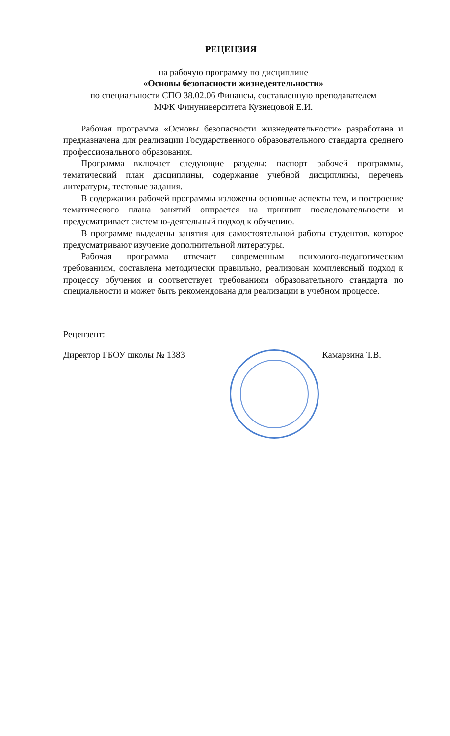РЕЦЕНЗИЯ
на рабочую программу по дисциплине
«Основы безопасности жизнедеятельности»
по специальности СПО 38.02.06 Финансы, составленную преподавателем
МФК Финуниверситета Кузнецовой Е.И.
Рабочая программа «Основы безопасности жизнедеятельности» разработана и предназначена для реализации Государственного образовательного стандарта среднего профессионального образования.
Программа включает следующие разделы: паспорт рабочей программы, тематический план дисциплины, содержание учебной дисциплины, перечень литературы, тестовые задания.
В содержании рабочей программы изложены основные аспекты тем, и построение тематического плана занятий опирается на принцип последовательности и предусматривает системно-деятельный подход к обучению.
В программе выделены занятия для самостоятельной работы студентов, которое предусматривают изучение дополнительной литературы.
Рабочая программа отвечает современным психолого-педагогическим требованиям, составлена методически правильно, реализован комплексный подход к процессу обучения и соответствует требованиям образовательного стандарта по специальности и может быть рекомендована для реализации в учебном процессе.
Рецензент:
Директор ГБОУ школы № 1383 Камарзина Т.В.